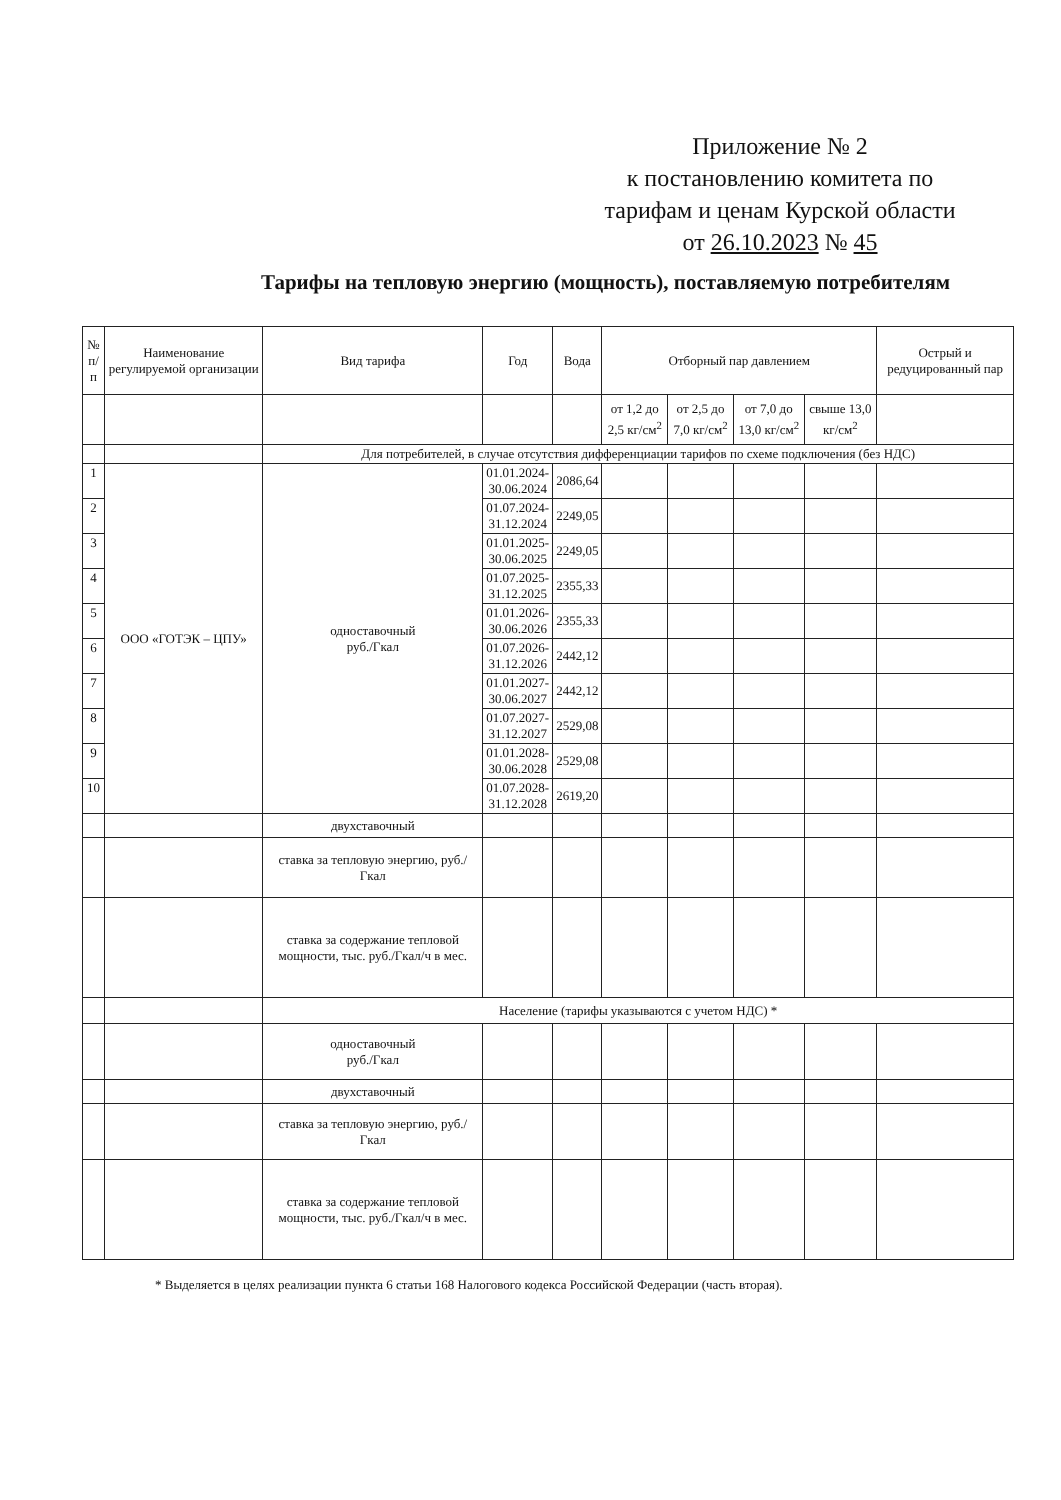Приложение № 2
к постановлению комитета по
тарифам и ценам Курской области
от 26.10.2023 № 45
Тарифы на тепловую энергию (мощность), поставляемую потребителям
| № п/п | Наименование регулируемой организации | Вид тарифа | Год | Вода | Отборный пар давлением | | | | Острый и редуцированный пар |
| --- | --- | --- | --- | --- | --- | --- | --- | --- | --- |
| | | | | | от 1,2 до 2,5 кг/см<sup>2</sup> | от 2,5 до 7,0 кг/см<sup>2</sup> | от 7,0 до 13,0 кг/см<sup>2</sup> | свыше 13,0 кг/см<sup>2</sup> | |
| | | Для потребителей, в случае отсутствия дифференциации тарифов по схеме подключения (без НДС) | | | | | | | |
| 1 | ООО «ГОТЭК – ЦПУ» | одноставочный руб./Гкал | 01.01.2024- 30.06.2024 | 2086,64 | | | | | |
| 2 | | | 01.07.2024- 31.12.2024 | 2249,05 | | | | | |
| 3 | | | 01.01.2025- 30.06.2025 | 2249,05 | | | | | |
| 4 | | | 01.07.2025- 31.12.2025 | 2355,33 | | | | | |
| 5 | | | 01.01.2026- 30.06.2026 | 2355,33 | | | | | |
| 6 | | | 01.07.2026- 31.12.2026 | 2442,12 | | | | | |
| 7 | | | 01.01.2027- 30.06.2027 | 2442,12 | | | | | |
| 8 | | | 01.07.2027- 31.12.2027 | 2529,08 | | | | | |
| 9 | | | 01.01.2028- 30.06.2028 | 2529,08 | | | | | |
| 10 | | | 01.07.2028- 31.12.2028 | 2619,20 | | | | | |
| | | двухставочный | | | | | | | |
| | | ставка за тепловую энергию, руб./Гкал | | | | | | | |
| | | ставка за содержание тепловой мощности, тыс. руб./Гкал/ч в мес. | | | | | | | |
| | | Население (тарифы указываются с учетом НДС) * | | | | | | | |
| | | одноставочный руб./Гкал | | | | | | | |
| | | двухставочный | | | | | | | |
| | | ставка за тепловую энергию, руб./Гкал | | | | | | | |
| | | ставка за содержание тепловой мощности, тыс. руб./Гкал/ч в мес. | | | | | | | |
* Выделяется в целях реализации пункта 6 статьи 168 Налогового кодекса Российской Федерации (часть вторая).